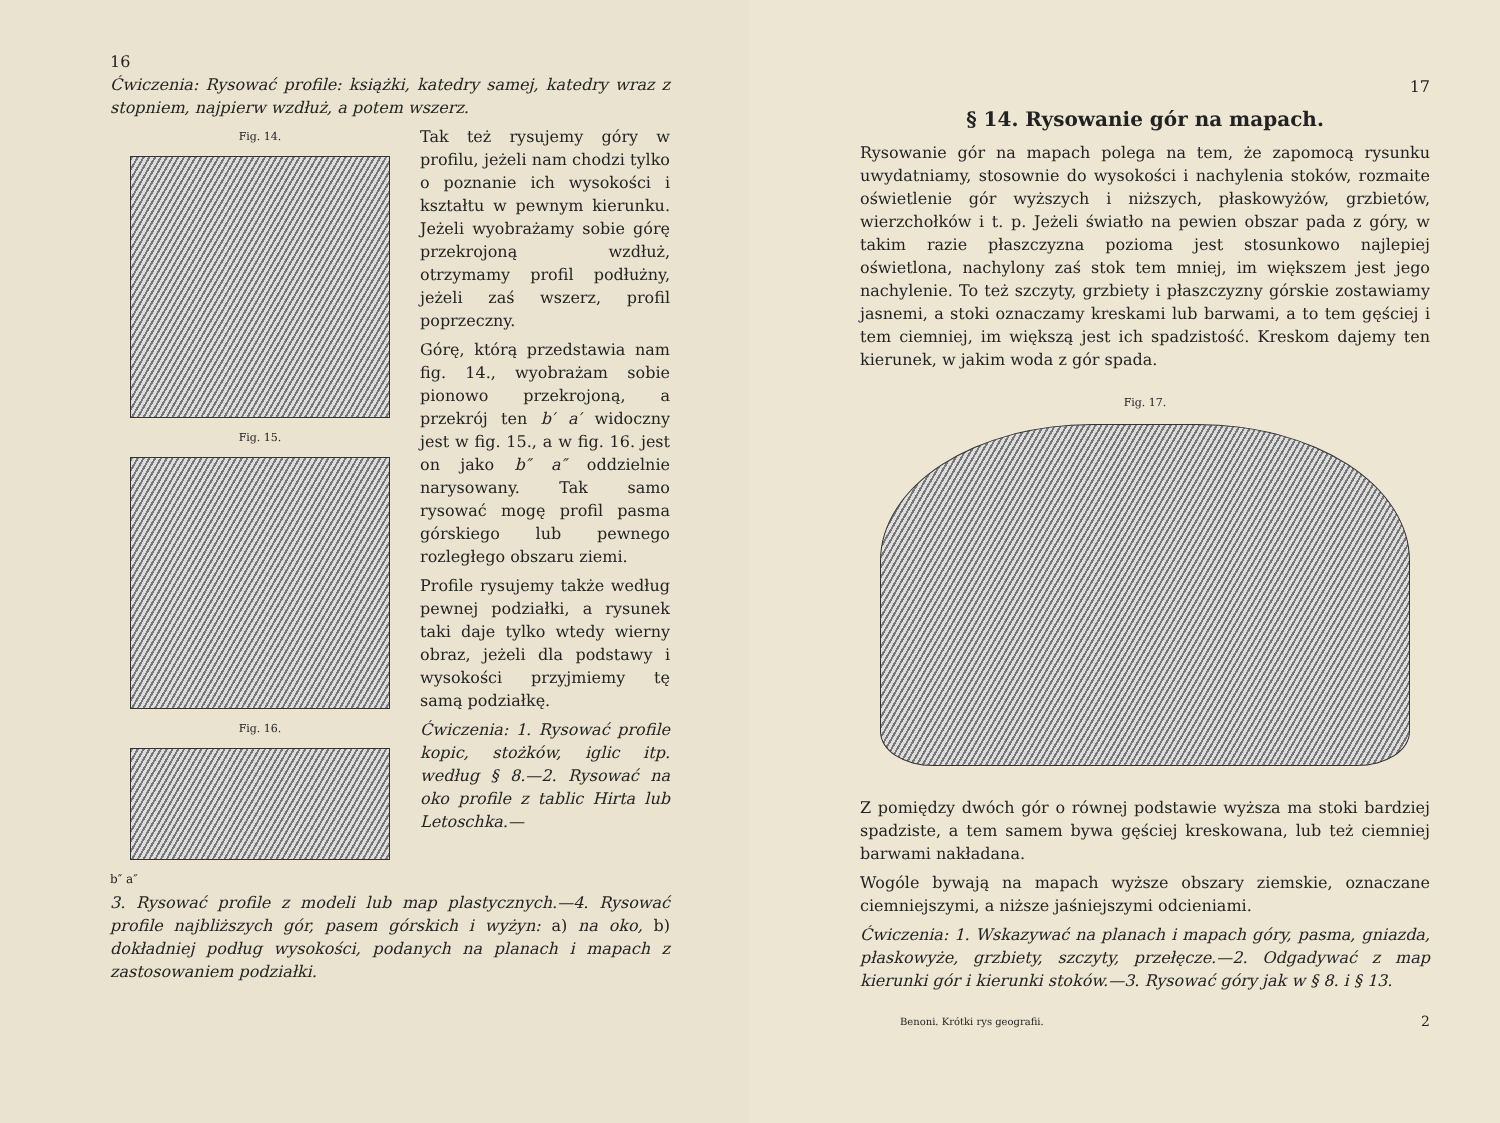16
Ćwiczenia: Rysować profile: książki, katedry samej, katedry wraz z stopniem, najpierw wzdłuż, a potem wszerz.
Fig. 14.
Fig. 15.
Fig. 16.
b″ a″
Tak też rysujemy góry w profilu, jeżeli nam chodzi tylko o poznanie ich wysokości i kształtu w pewnym kierunku. Jeżeli wyobrażamy sobie górę przekrojoną wzdłuż, otrzymamy profil podłużny, jeżeli zaś wszerz, profil poprzeczny.
Górę, którą przedstawia nam fig. 14., wyobrażam sobie pionowo przekrojoną, a przekrój ten b′ a′ widoczny jest w fig. 15., a w fig. 16. jest on jako b″ a″ oddzielnie narysowany. Tak samo rysować mogę profil pasma górskiego lub pewnego rozległego obszaru ziemi.
Profile rysujemy także według pewnej podziałki, a rysunek taki daje tylko wtedy wierny obraz, jeżeli dla podstawy i wysokości przyjmiemy tę samą podziałkę.
Ćwiczenia: 1. Rysować profile kopic, stożków, iglic itp. według § 8.—2. Rysować na oko profile z tablic Hirta lub Letoschka.—
3. Rysować profile z modeli lub map plastycznych.—4. Rysować profile najbliższych gór, pasem górskich i wyżyn: a) na oko, b) dokładniej podług wysokości, podanych na planach i mapach z zastosowaniem podziałki.
17
§ 14. Rysowanie gór na mapach.
Rysowanie gór na mapach polega na tem, że zapomocą rysunku uwydatniamy, stosownie do wysokości i nachylenia stoków, rozmaite oświetlenie gór wyższych i niższych, płaskowyżów, grzbietów, wierzchołków i t. p. Jeżeli światło na pewien obszar pada z góry, w takim razie płaszczyzna pozioma jest stosunkowo najlepiej oświetlona, nachylony zaś stok tem mniej, im większem jest jego nachylenie. To też szczyty, grzbiety i płaszczyzny górskie zostawiamy jasnemi, a stoki oznaczamy kreskami lub barwami, a to tem gęściej i tem ciemniej, im większą jest ich spadzistość. Kreskom dajemy ten kierunek, w jakim woda z gór spada.
Fig. 17.
Z pomiędzy dwóch gór o równej podstawie wyższa ma stoki bardziej spadziste, a tem samem bywa gęściej kreskowana, lub też ciemniej barwami nakładana.
Wogóle bywają na mapach wyższe obszary ziemskie, oznaczane ciemniejszymi, a niższe jaśniejszymi odcieniami.
Ćwiczenia: 1. Wskazywać na planach i mapach góry, pasma, gniazda, płaskowyże, grzbiety, szczyty, przełęcze.—2. Odgadywać z map kierunki gór i kierunki stoków.—3. Rysować góry jak w § 8. i § 13.
Benoni. Krótki rys geografii. 2